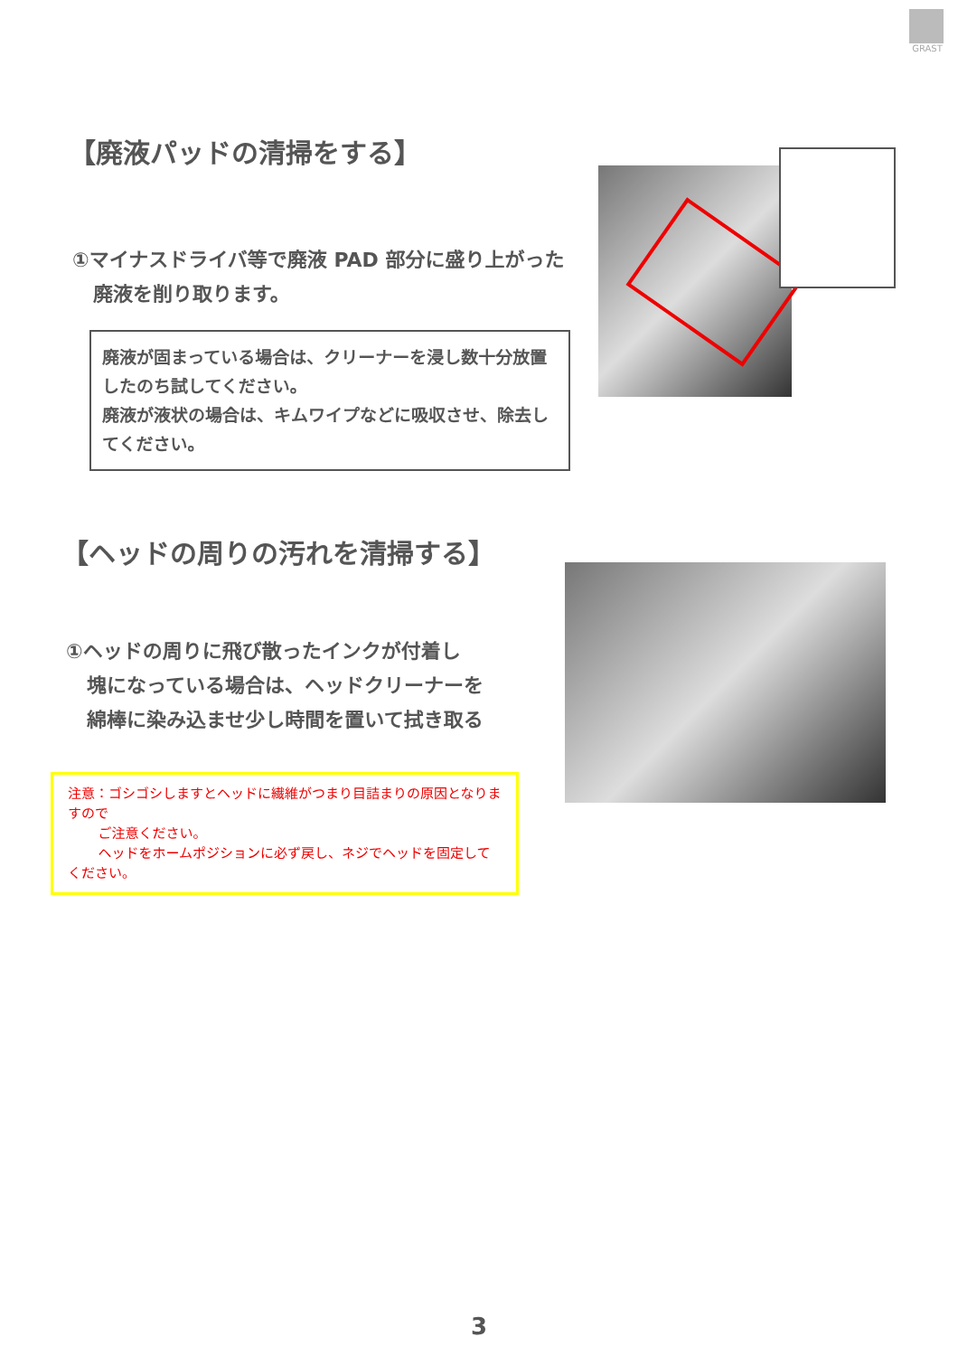GRAST
【廃液パッドの清掃をする】
①マイナスドライバ等で廃液 PAD 部分に盛り上がった
廃液を削り取ります。
廃液が固まっている場合は、クリーナーを浸し数十分放置したのち試してください。
廃液が液状の場合は、キムワイプなどに吸収させ、除去してください。
【ヘッドの周りの汚れを清掃する】
①ヘッドの周りに飛び散ったインクが付着し
塊になっている場合は、ヘッドクリーナーを
綿棒に染み込ませ少し時間を置いて拭き取る
注意：ゴシゴシしますとヘッドに繊維がつまり目詰まりの原因となりますので
ご注意ください。
ヘッドをホームポジションに必ず戻し、ネジでヘッドを固定してください。
3